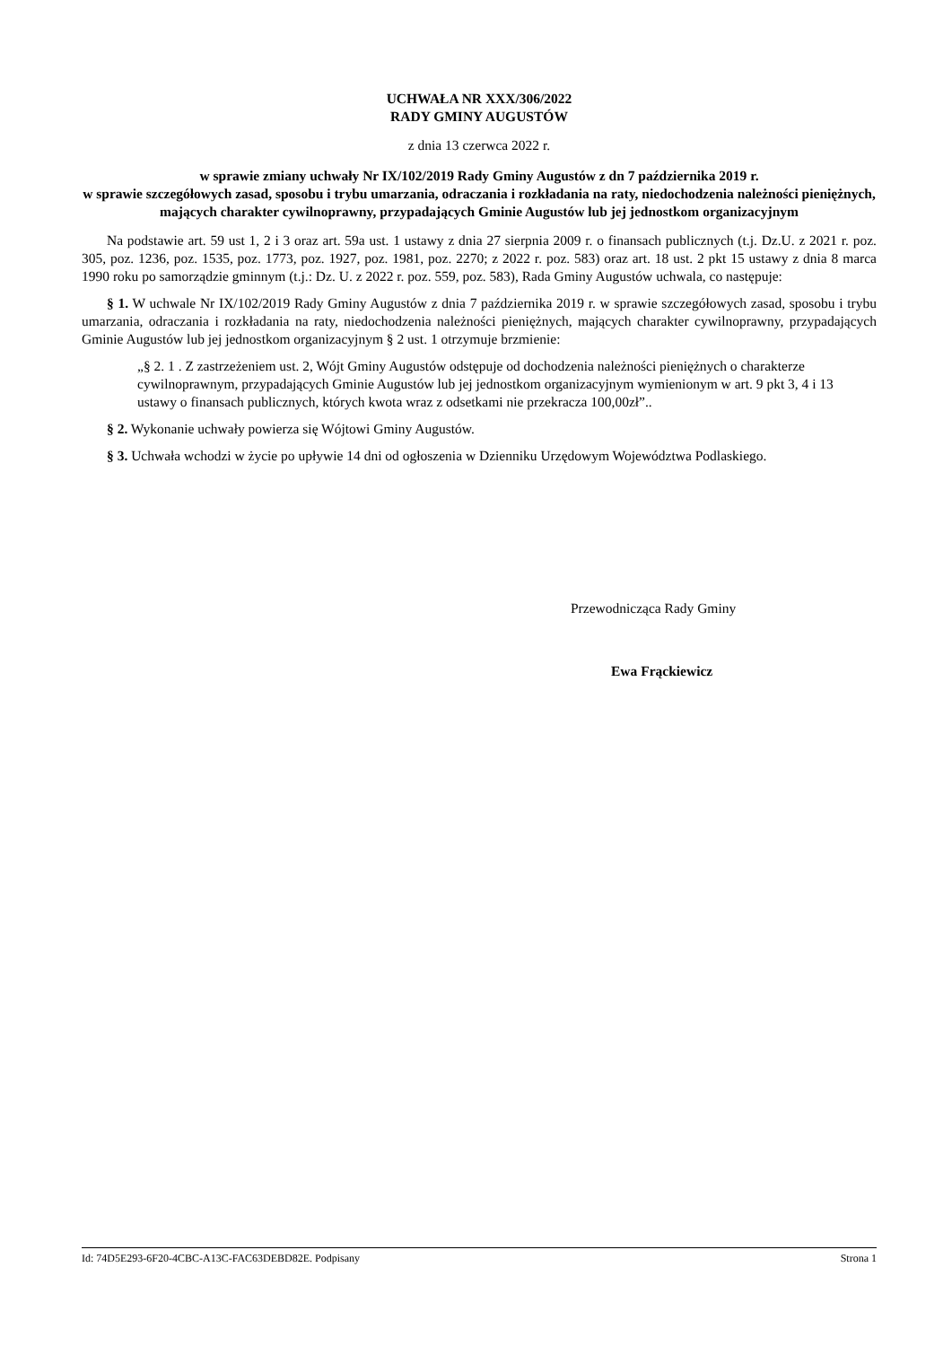UCHWAŁA NR XXX/306/2022
RADY GMINY AUGUSTÓW
z dnia 13 czerwca 2022 r.
w sprawie zmiany uchwały Nr IX/102/2019 Rady Gminy Augustów z dn 7 października 2019 r.
w sprawie szczegółowych zasad, sposobu i trybu umarzania, odraczania i rozkładania na raty, niedochodzenia należności pieniężnych, mających charakter cywilnoprawny, przypadających Gminie Augustów lub jej jednostkom organizacyjnym
Na podstawie art. 59 ust 1, 2 i 3 oraz art. 59a ust. 1 ustawy z dnia 27 sierpnia 2009 r. o finansach publicznych (t.j. Dz.U. z 2021 r. poz. 305, poz. 1236, poz. 1535, poz. 1773, poz. 1927, poz. 1981, poz. 2270; z 2022 r. poz. 583) oraz art. 18 ust. 2 pkt 15 ustawy z dnia 8 marca 1990 roku po samorządzie gminnym (t.j.: Dz. U. z 2022 r. poz. 559, poz. 583), Rada Gminy Augustów uchwala, co następuje:
§ 1. W uchwale Nr IX/102/2019 Rady Gminy Augustów z dnia 7 października 2019 r. w sprawie szczegółowych zasad, sposobu i trybu umarzania, odraczania i rozkładania na raty, niedochodzenia należności pieniężnych, mających charakter cywilnoprawny, przypadających Gminie Augustów lub jej jednostkom organizacyjnym § 2 ust. 1 otrzymuje brzmienie:
„§ 2. 1 . Z zastrzeżeniem ust. 2, Wójt Gminy Augustów odstępuje od dochodzenia należności pieniężnych o charakterze cywilnoprawnym, przypadających Gminie Augustów lub jej jednostkom organizacyjnym wymienionym w art. 9 pkt 3, 4 i 13 ustawy o finansach publicznych, których kwota wraz z odsetkami nie przekracza 100,00zł”..
§ 2. Wykonanie uchwały powierza się Wójtowi Gminy Augustów.
§ 3. Uchwała wchodzi w życie po upływie 14 dni od ogłoszenia w Dzienniku Urzędowym Województwa Podlaskiego.
Przewodnicząca Rady Gminy
Ewa Frąckiewicz
Id: 74D5E293-6F20-4CBC-A13C-FAC63DEBD82E. Podpisany Strona 1